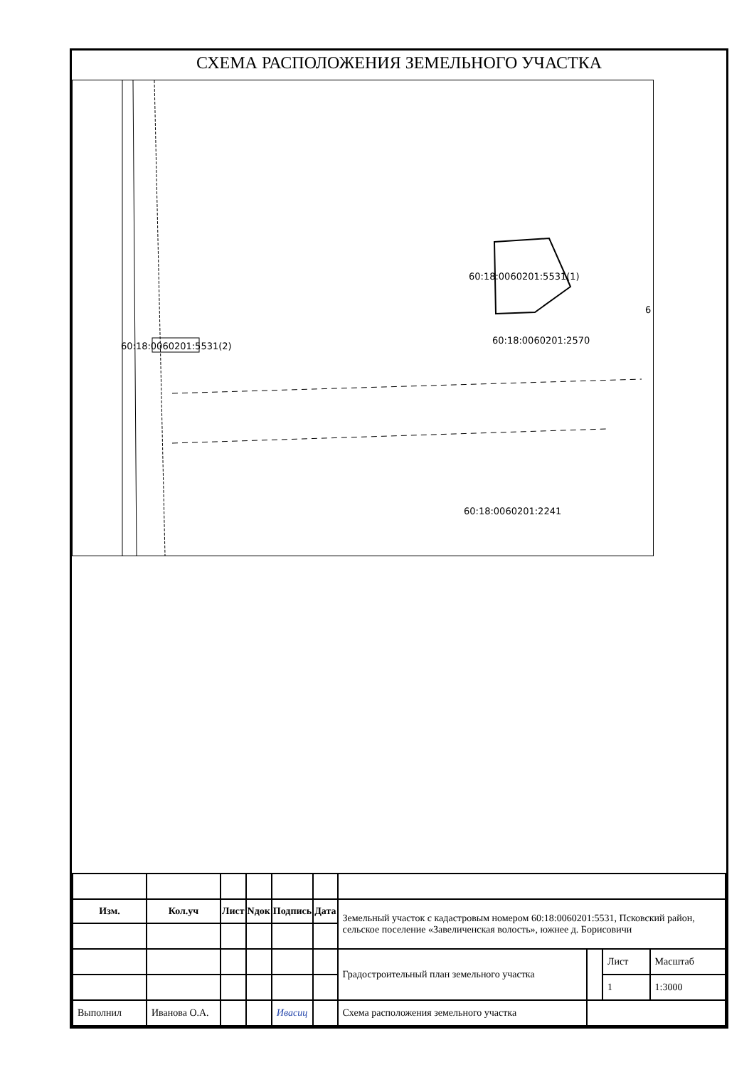СХЕМА РАСПОЛОЖЕНИЯ ЗЕМЕЛЬНОГО УЧАСТКА
60:18:0060201:5531(1)
60:18:0060201:5531(2)
60:18:0060201:2570
60:18:0060201:2241
6
| Изм. | Кол.уч | Лист | Nдок | Подпись | Дата | Земельный участок с кадастровым номером 60:18:0060201:5531, Псковский район, сельское поселение «Завеличенская волость», южнее д. Борисовичи | | | |
| | | | | | | Градостроительный план земельного участка | | Лист | Масштаб |
| | | | | | | | | 1 | 1:3000 |
| Выполнил | Иванова О.А. | | | Ивасиц | | Схема расположения земельного участка | | | |